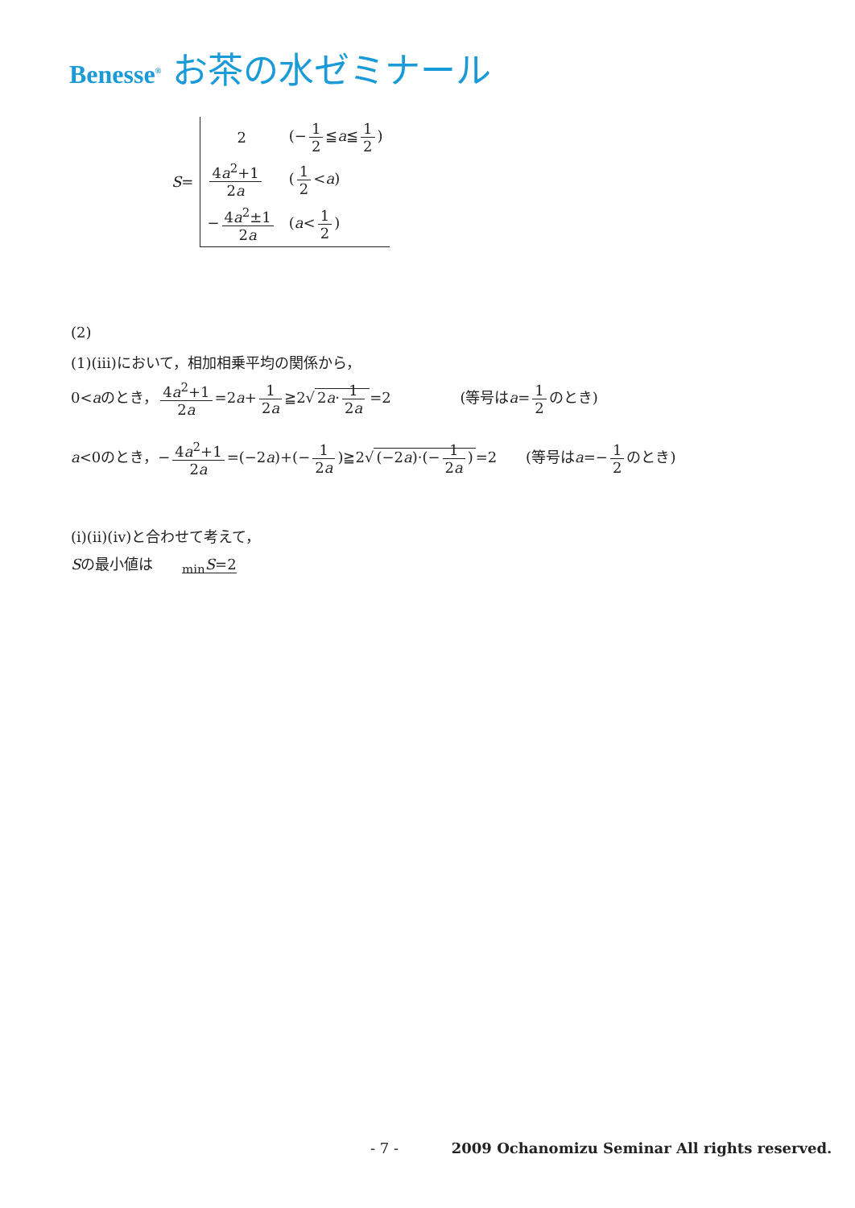Benesse<sup>®</sup> お茶の水ゼミナール
| S = | 2 | (− 1 2 ≦ a ≦ 1 2 ) |
| | 4 a<sup>2</sup>+1 2 a | ( 1 2 < a ) |
| | − 4 a<sup>2</sup>±1 2 a | ( a < 1 2 ) |
(2)
(1)(iii)において，相加相乗平均の関係から，
0<aのとき， 4a<sup>2</sup>+1 2a =2a+ 1 2a ≧2√ 2a· 1 2a =2 (等号はa= 1 2 のとき)
a<0のとき，− 4a<sup>2</sup>+1 2a =(−2a)+(− 1 2a)≧2√ (−2a)·(− 1 2a) =2 (等号はa=− 1 2 のとき)
(i)(ii)(iv)と合わせて考えて，
Sの最小値は <sub>min</sub>S=2
- 7 - 2009 Ochanomizu Seminar All rights reserved.